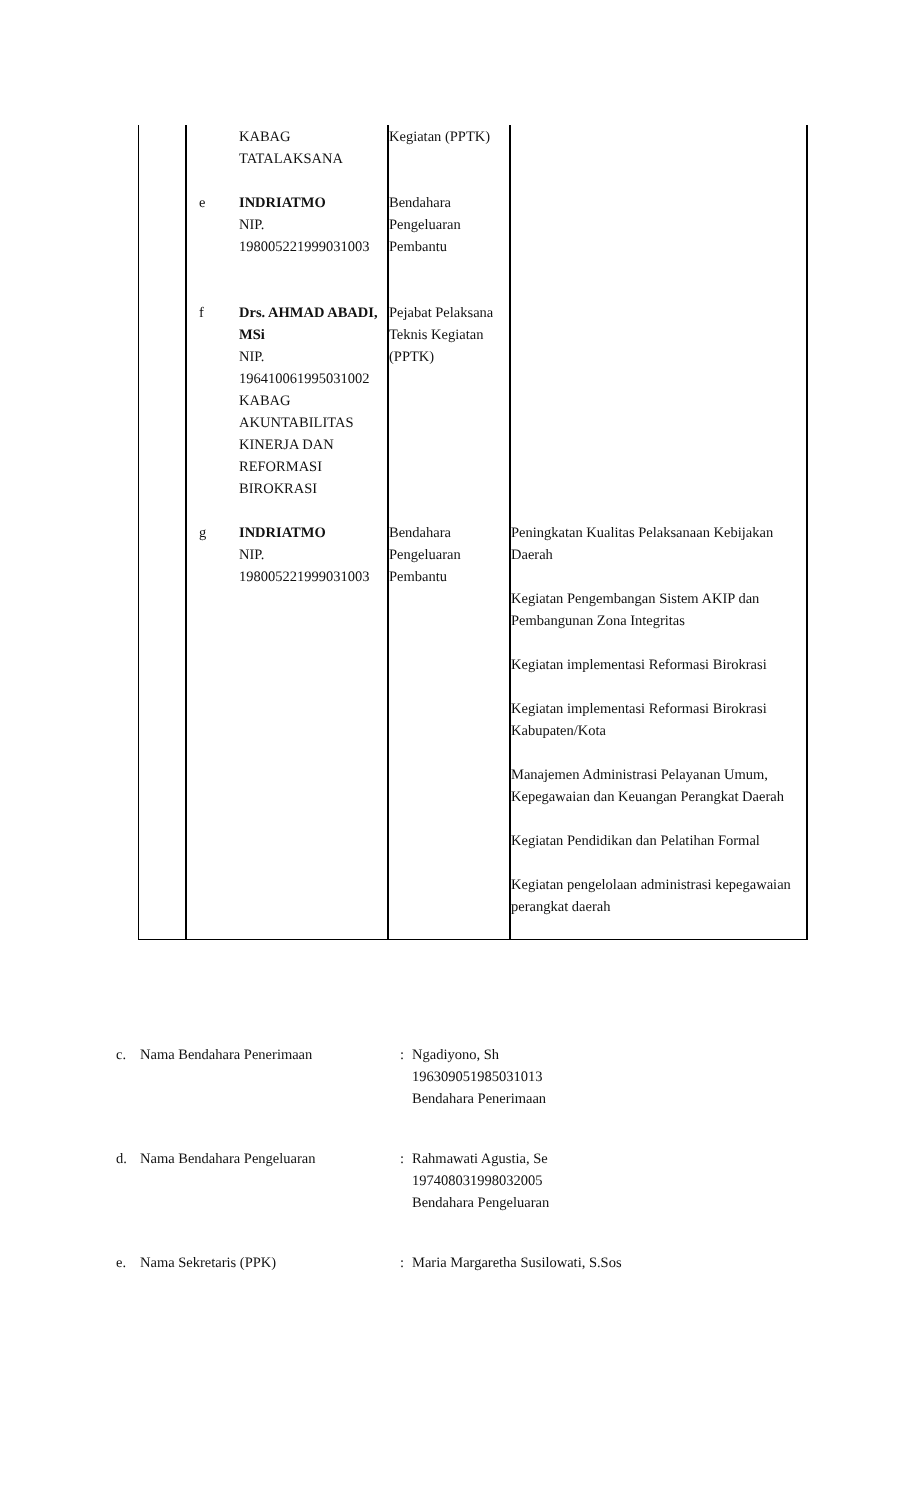| | KABAG TATALAKSANA | Kegiatan (PPTK) | |
| | e INDRIATMO NIP. 198005221999031003 | Bendahara Pengeluaran Pembantu | |
| | f Drs. AHMAD ABADI, MSi NIP. 196410061995031002 KABAG AKUNTABILITAS KINERJA DAN REFORMASI BIROKRASI | Pejabat Pelaksana Teknis Kegiatan (PPTK) | |
| | g INDRIATMO NIP. 198005221999031003 | Bendahara Pengeluaran Pembantu | Peningkatan Kualitas Pelaksanaan Kebijakan Daerah Kegiatan Pengembangan Sistem AKIP dan Pembangunan Zona Integritas Kegiatan implementasi Reformasi Birokrasi Kegiatan implementasi Reformasi Birokrasi Kabupaten/Kota Manajemen Administrasi Pelayanan Umum, Kepegawaian dan Keuangan Perangkat Daerah Kegiatan Pendidikan dan Pelatihan Formal Kegiatan pengelolaan administrasi kepegawaian perangkat daerah |
c. Nama Bendahara Penerimaan: Ngadiyono, Sh
196309051985031013
Bendahara Penerimaan
d. Nama Bendahara Pengeluaran: Rahmawati Agustia, Se
197408031998032005
Bendahara Pengeluaran
e. Nama Sekretaris (PPK): Maria Margaretha Susilowati, S.Sos